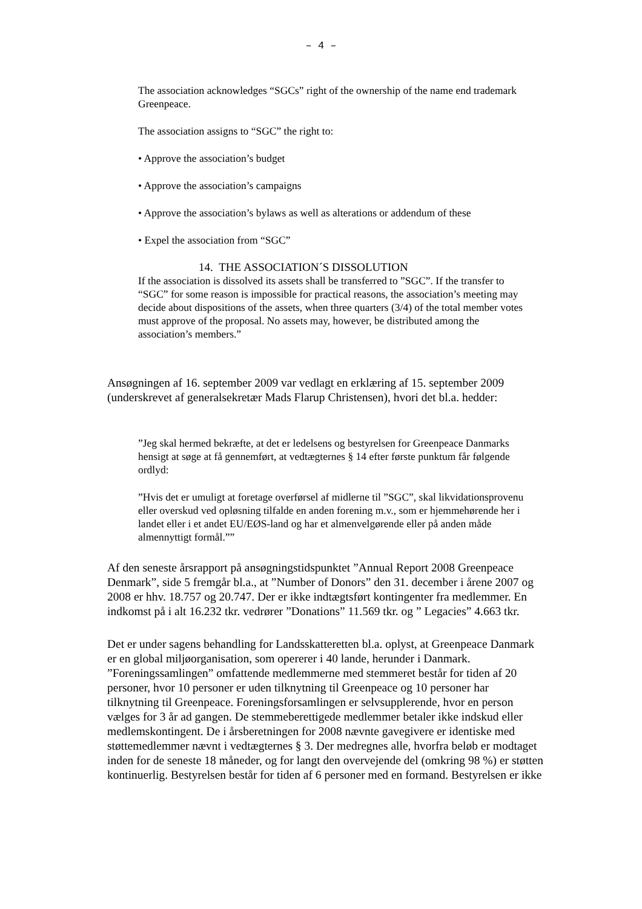– 4 –
The association acknowledges “SGCs” right of the ownership of the name end trademark Greenpeace.
The association assigns to “SGC” the right to:
• Approve the association’s budget
• Approve the association’s campaigns
• Approve the association’s bylaws as well as alterations or addendum of these
• Expel the association from “SGC”
14. THE ASSOCIATION´S DISSOLUTION
If the association is dissolved its assets shall be transferred to ”SGC”. If the transfer to “SGC” for some reason is impossible for practical reasons, the association’s meeting may decide about dispositions of the assets, when three quarters (3/4) of the total member votes must approve of the proposal. No assets may, however, be distributed among the association’s members.”
Ansøgningen af 16. september 2009 var vedlagt en erklæring af 15. september 2009 (underskrevet af generalsekretær Mads Flarup Christensen), hvori det bl.a. hedder:
”Jeg skal hermed bekræfte, at det er ledelsens og bestyrelsen for Greenpeace Danmarks hensigt at søge at få gennemført, at vedtægternes § 14 efter første punktum får følgende ordlyd:
”Hvis det er umuligt at foretage overførsel af midlerne til ”SGC”, skal likvidationsprovenu eller overskud ved opløsning tilfalde en anden forening m.v., som er hjemmehørende her i landet eller i et andet EU/EØS-land og har et almenvelgørende eller på anden måde almennyttigt formål.””
Af den seneste årsrapport på ansøgningstidspunktet ”Annual Report 2008 Greenpeace Denmark”, side 5 fremgår bl.a., at ”Number of Donors” den 31. december i årene 2007 og 2008 er hhv. 18.757 og 20.747. Der er ikke indtægtsført kontingenter fra medlemmer. En indkomst på i alt 16.232 tkr. vedrører ”Donations” 11.569 tkr. og ” Legacies” 4.663 tkr.
Det er under sagens behandling for Landsskatteretten bl.a. oplyst, at Greenpeace Danmark er en global miljøorganisation, som opererer i 40 lande, herunder i Danmark. ”Foreningssamlingen” omfattende medlemmerne med stemmeret består for tiden af 20 personer, hvor 10 personer er uden tilknytning til Greenpeace og 10 personer har tilknytning til Greenpeace. Foreningsforsamlingen er selvsupplerende, hvor en person vælges for 3 år ad gangen. De stemmeberettigede medlemmer betaler ikke indskud eller medlemskontingent. De i årsberetningen for 2008 nævnte gavegivere er identiske med støttemedlemmer nævnt i vedtægternes § 3. Der medregnes alle, hvorfra beløb er modtaget inden for de seneste 18 måneder, og for langt den overvejende del (omkring 98 %) er støtten kontinuerlig. Bestyrelsen består for tiden af 6 personer med en formand. Bestyrelsen er ikke